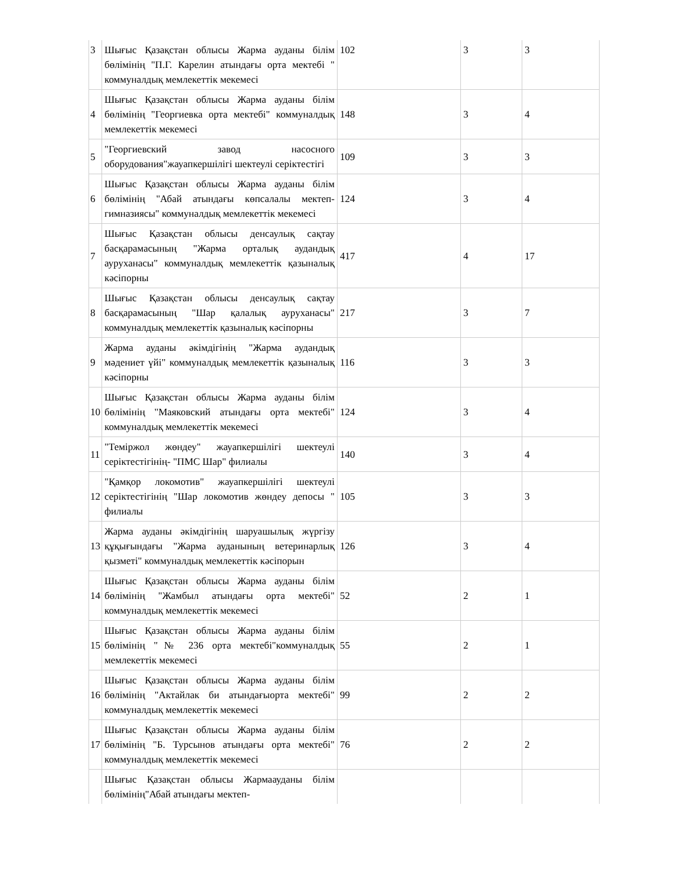| 3 | Шығыс Қазақстан облысы Жарма ауданы білім бөлімінің "П.Г. Карелин атындағы орта мектебі " коммуналдық мемлекеттік мекемесі | 102 | 3 | 3 |
| 4 | Шығыс Қазақстан облысы Жарма ауданы білім бөлімінің "Георгиевка орта мектебі" коммуналдық мемлекеттік мекемесі | 148 | 3 | 4 |
| 5 | "Георгиевский завод насосного оборудования"жауапкершілігі шектеулі серіктестігі | 109 | 3 | 3 |
| 6 | Шығыс Қазақстан облысы Жарма ауданы білім бөлімінің "Абай атындағы көпсалалы мектеп-гимназиясы" коммуналдық мемлекеттік мекемесі | 124 | 3 | 4 |
| 7 | Шығыс Қазақстан облысы денсаулық сақтау басқарамасының "Жарма орталық аудандық ауруханасы" коммуналдық мемлекеттік қазыналық кәсіпорны | 417 | 4 | 17 |
| 8 | Шығыс Қазақстан облысы денсаулық сақтау басқарамасының "Шар қалалық ауруханасы" коммуналдық мемлекеттік қазыналық кәсіпорны | 217 | 3 | 7 |
| 9 | Жарма ауданы әкімдігінің "Жарма аудандық мәдениет үйі" коммуналдық мемлекеттік қазыналық кәсіпорны | 116 | 3 | 3 |
| 10 | Шығыс Қазақстан облысы Жарма ауданы білім бөлімінің "Маяковский атындағы орта мектебі" коммуналдық мемлекеттік мекемесі | 124 | 3 | 4 |
| 11 | "Теміржол жөндеу" жауапкершілігі шектеулі серіктестігінің- "ПМС Шар" филиалы | 140 | 3 | 4 |
| 12 | "Қамқор локомотив" жауапкершілігі шектеулі серіктестігінің "Шар локомотив жөндеу депосы " филиалы | 105 | 3 | 3 |
| 13 | Жарма ауданы әкімдігінің шаруашылық жүргізу құқығындағы "Жарма ауданының ветеринарлық қызметі" коммуналдық мемлекеттік кәсіпорын | 126 | 3 | 4 |
| 14 | Шығыс Қазақстан облысы Жарма ауданы білім бөлімінің "Жамбыл атындағы орта мектебі" коммуналдық мемлекеттік мекемесі | 52 | 2 | 1 |
| 15 | Шығыс Қазақстан облысы Жарма ауданы білім бөлімінің "№ 236 орта мектебі"коммуналдық мемлекеттік мекемесі | 55 | 2 | 1 |
| 16 | Шығыс Қазақстан облысы Жарма ауданы білім бөлімінің "Актайлак би атындағыорта мектебі" коммуналдық мемлекеттік мекемесі | 99 | 2 | 2 |
| 17 | Шығыс Қазақстан облысы Жарма ауданы білім бөлімінің "Б. Турсынов атындағы орта мектебі" коммуналдық мемлекеттік мекемесі | 76 | 2 | 2 |
| | Шығыс Қазақстан облысы Жармаауданы білім бөлімінің"Абай атындағы мектеп- | | | |